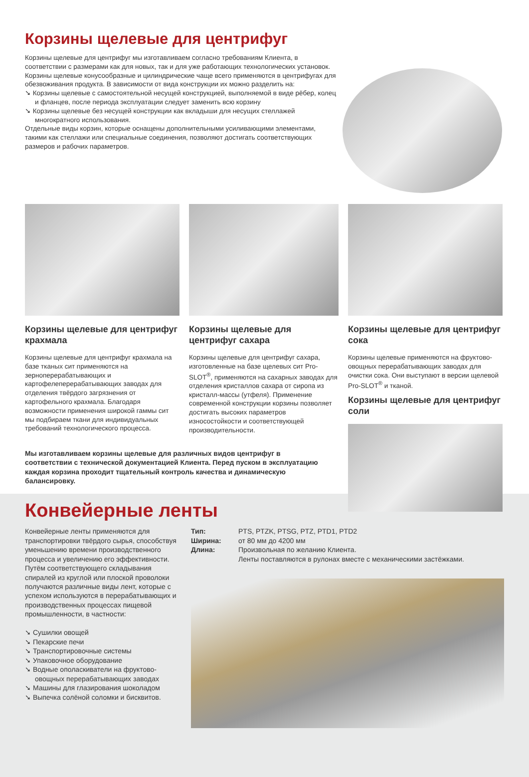Корзины щелевые для центрифуг
Корзины щелевые для центрифуг мы изготавливаем согласно требованиям Клиента, в соответствии с размерами как для новых, так и для уже работающих технологических установок.
Корзины щелевые конусообразные и цилиндрические чаще всего применяются в центрифугах для обезвоживания продукта. В зависимости от вида конструкции их можно разделить на:
➘ Корзины щелевые с самостоятельной несущей конструкцией, выполняемой в виде рёбер, колец и фланцев, после периода эксплуатации следует заменить всю корзину
➘ Корзины щелевые без несущей конструкции как вкладыши для несущих стеллажей многократного использования.
Отдельные виды корзин, которые оснащены дополнительными усиливающими элементами, такими как стеллажи или специальные соединения, позволяют достигать соответствующих размеров и рабочих параметров.
Корзины щелевые для центрифуг крахмала
Корзины щелевые для центрифуг крахмала на базе тканых сит применяются на зерноперерабатывающих и картофелеперерабатывающих заводах для отделения твёрдого загрязнения от картофельного крахмала. Благодаря возможности применения широкой гаммы сит мы подбираем ткани для индивидуальных требований технологического процесса.
Корзины щелевые для центрифуг сахара
Корзины щелевые для центрифуг сахара, изготовленные на базе щелевых сит Pro-SLOT<sup>®</sup>, применяются на сахарных заводах для отделения кристаллов сахара от сиропа из кристалл-массы (утфеля). Применение современной конструкции корзины позволяет достигать высоких параметров износостойкости и соответствующей производительности.
Корзины щелевые для центрифуг сока
Корзины щелевые применяются на фруктово-овощных перерабатывающих заводах для очистки сока. Они выступают в версии щелевой Pro-SLOT<sup>®</sup> и тканой.
Корзины щелевые для центрифуг соли
Мы изготавливаем корзины щелевые для различных видов центрифуг в соответствии с технической документацией Клиента. Перед пуском в эксплуатацию каждая корзина проходит тщательный контроль качества и динамическую балансировку.
Конвейерные ленты
Конвейерные ленты применяются для транспортировки твёрдого сырья, способствуя уменьшению времени производственного процесса и увеличению его эффективности. Путём соответствующего складывания спиралей из круглой или плоской проволоки получаются различные виды лент, которые с успехом используются в перерабатывающих и производственных процессах пищевой промышленности, в частности:
➘ Сушилки овощей
➘ Пекарские печи
➘ Транспортировочные системы
➘ Упаковочное оборудование
➘ Водные ополаскиватели на фруктово-овощных перерабатывающих заводах
➘ Машины для глазирования шоколадом
➘ Выпечка солёной соломки и бисквитов.
Тип:
PTS, PTZK, PTSG, PTZ, PTD1, PTD2
Ширина:
от 80 мм до 4200 мм
Длина:
Произвольная по желанию Клиента.
Ленты поставляются в рулонах вместе с механическими застёжками.